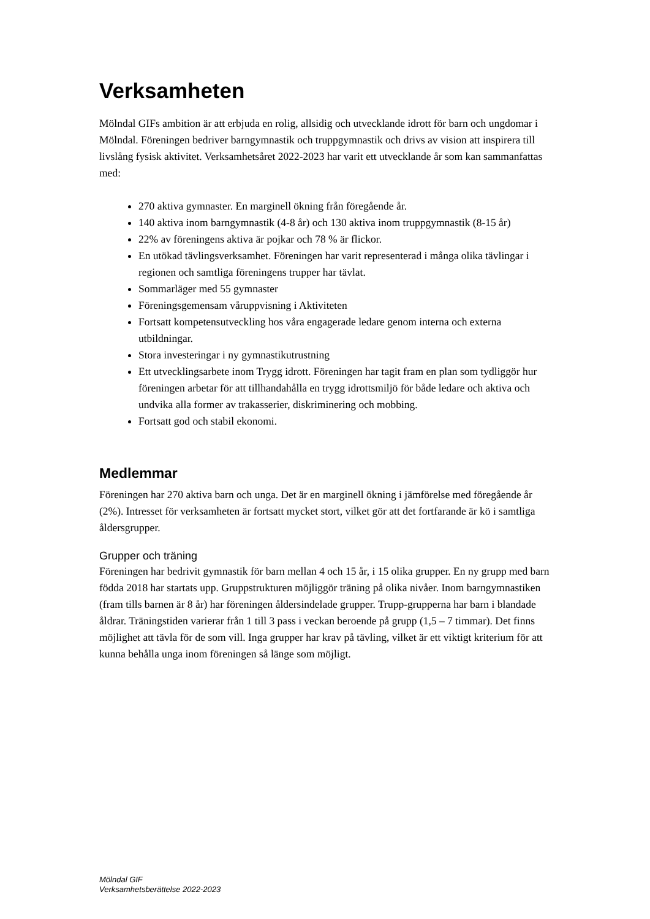Verksamheten
Mölndal GIFs ambition är att erbjuda en rolig, allsidig och utvecklande idrott för barn och ungdomar i Mölndal. Föreningen bedriver barngymnastik och truppgymnastik och drivs av vision att inspirera till livslång fysisk aktivitet. Verksamhetsåret 2022-2023 har varit ett utvecklande år som kan sammanfattas med:
270 aktiva gymnaster. En marginell ökning från föregående år.
140 aktiva inom barngymnastik (4-8 år) och 130 aktiva inom truppgymnastik (8-15 år)
22% av föreningens aktiva är pojkar och 78 % är flickor.
En utökad tävlingsverksamhet. Föreningen har varit representerad i många olika tävlingar i regionen och samtliga föreningens trupper har tävlat.
Sommarläger med 55 gymnaster
Föreningsgemensam våruppvisning i Aktiviteten
Fortsatt kompetensutveckling hos våra engagerade ledare genom interna och externa utbildningar.
Stora investeringar i ny gymnastikutrustning
Ett utvecklingsarbete inom Trygg idrott. Föreningen har tagit fram en plan som tydliggör hur föreningen arbetar för att tillhandahålla en trygg idrottsmiljö för både ledare och aktiva och undvika alla former av trakasserier, diskriminering och mobbing.
Fortsatt god och stabil ekonomi.
Medlemmar
Föreningen har 270 aktiva barn och unga. Det är en marginell ökning i jämförelse med föregående år (2%). Intresset för verksamheten är fortsatt mycket stort, vilket gör att det fortfarande är kö i samtliga åldersgrupper.
Grupper och träning
Föreningen har bedrivit gymnastik för barn mellan 4 och 15 år, i 15 olika grupper. En ny grupp med barn födda 2018 har startats upp. Gruppstrukturen möjliggör träning på olika nivåer. Inom barngymnastiken (fram tills barnen är 8 år) har föreningen åldersindelade grupper. Trupp-grupperna har barn i blandade åldrar. Träningstiden varierar från 1 till 3 pass i veckan beroende på grupp (1,5 – 7 timmar). Det finns möjlighet att tävla för de som vill. Inga grupper har krav på tävling, vilket är ett viktigt kriterium för att kunna behålla unga inom föreningen så länge som möjligt.
Mölndal GIF
Verksamhetsberättelse 2022-2023